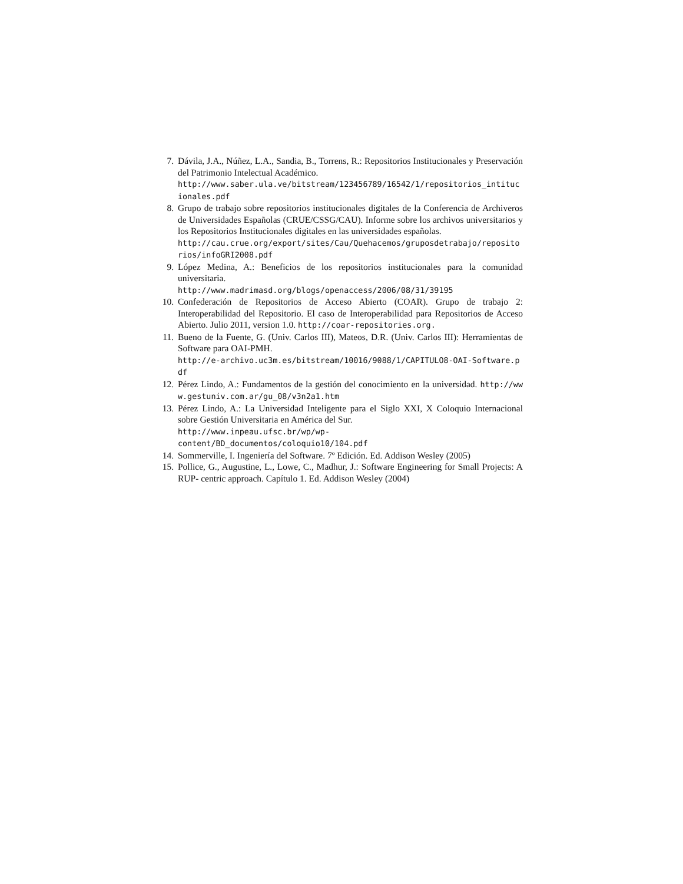7. Dávila, J.A., Núñez, L.A., Sandia, B., Torrens, R.: Repositorios Institucionales y Preservación del Patrimonio Intelectual Académico.
http://www.saber.ula.ve/bitstream/123456789/16542/1/repositorios_intitucionales.pdf
8. Grupo de trabajo sobre repositorios institucionales digitales de la Conferencia de Archiveros de Universidades Españolas (CRUE/CSSG/CAU). Informe sobre los archivos universitarios y los Repositorios Institucionales digitales en las universidades españolas.
http://cau.crue.org/export/sites/Cau/Quehacemos/gruposdetrabajo/repositorios/infoGRI2008.pdf
9. López Medina, A.: Beneficios de los repositorios institucionales para la comunidad universitaria.
http://www.madrimasd.org/blogs/openaccess/2006/08/31/39195
10. Confederación de Repositorios de Acceso Abierto (COAR). Grupo de trabajo 2: Interoperabilidad del Repositorio. El caso de Interoperabilidad para Repositorios de Acceso Abierto. Julio 2011, version 1.0. http://coar-repositories.org.
11. Bueno de la Fuente, G. (Univ. Carlos III), Mateos, D.R. (Univ. Carlos III): Herramientas de Software para OAI-PMH.
http://e-archivo.uc3m.es/bitstream/10016/9088/1/CAPITULO8-OAI-Software.pdf
12. Pérez Lindo, A.: Fundamentos de la gestión del conocimiento en la universidad. http://www.gestuniv.com.ar/gu_08/v3n2a1.htm
13. Pérez Lindo, A.: La Universidad Inteligente para el Siglo XXI, X Coloquio Internacional sobre Gestión Universitaria en América del Sur.
http://www.inpeau.ufsc.br/wp/wp-
content/BD_documentos/coloquio10/104.pdf
14. Sommerville, I. Ingeniería del Software. 7º Edición. Ed. Addison Wesley (2005)
15. Pollice, G., Augustine, L., Lowe, C., Madhur, J.: Software Engineering for Small Projects: A RUP- centric approach. Capítulo 1. Ed. Addison Wesley (2004)